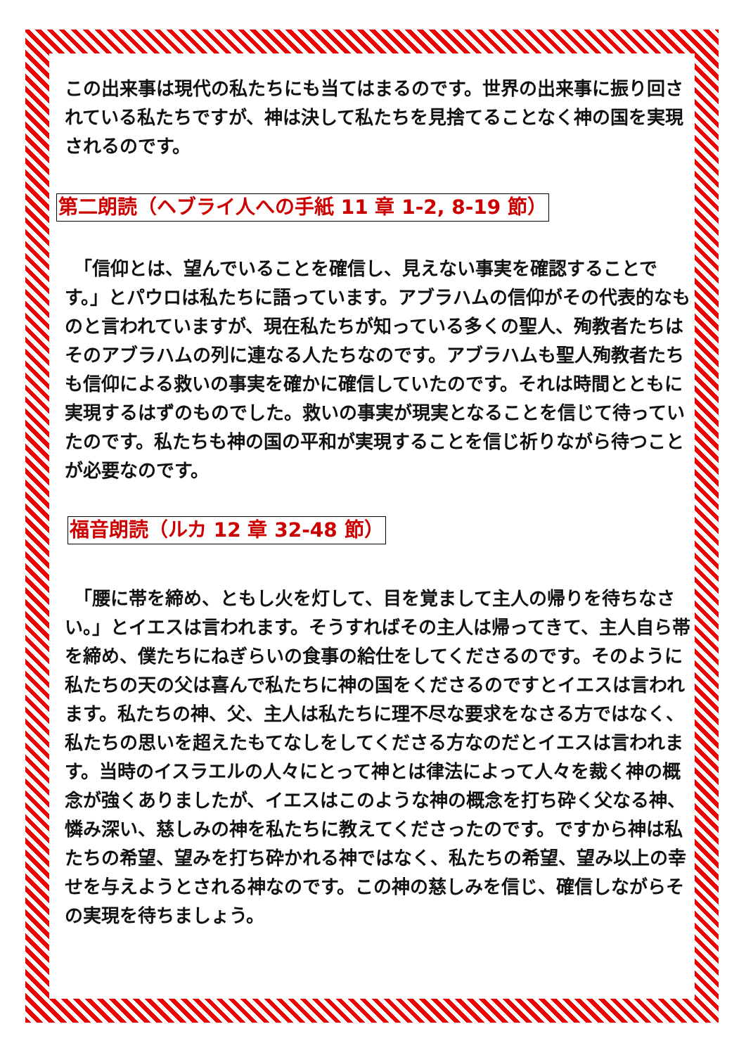この出来事は現代の私たちにも当てはまるのです。世界の出来事に振り回されている私たちですが、神は決して私たちを見捨てることなく神の国を実現されるのです。
第二朗読（ヘブライ人への手紙 11 章 1-2, 8-19 節）
　「信仰とは、望んでいることを確信し、見えない事実を確認することです。」とパウロは私たちに語っています。アブラハムの信仰がその代表的なものと言われていますが、現在私たちが知っている多くの聖人、殉教者たちはそのアブラハムの列に連なる人たちなのです。アブラハムも聖人殉教者たちも信仰による救いの事実を確かに確信していたのです。それは時間とともに実現するはずのものでした。救いの事実が現実となることを信じて待っていたのです。私たちも神の国の平和が実現することを信じ祈りながら待つことが必要なのです。
福音朗読（ルカ 12 章 32-48 節）
　「腰に帯を締め、ともし火を灯して、目を覚まして主人の帰りを待ちなさい。」とイエスは言われます。そうすればその主人は帰ってきて、主人自ら帯を締め、僕たちにねぎらいの食事の給仕をしてくださるのです。そのように私たちの天の父は喜んで私たちに神の国をくださるのですとイエスは言われます。私たちの神、父、主人は私たちに理不尽な要求をなさる方ではなく、私たちの思いを超えたもてなしをしてくださる方なのだとイエスは言われます。当時のイスラエルの人々にとって神とは律法によって人々を裁く神の概念が強くありましたが、イエスはこのような神の概念を打ち砕く父なる神、憐み深い、慈しみの神を私たちに教えてくださったのです。ですから神は私たちの希望、望みを打ち砕かれる神ではなく、私たちの希望、望み以上の幸せを与えようとされる神なのです。この神の慈しみを信じ、確信しながらその実現を待ちましょう。